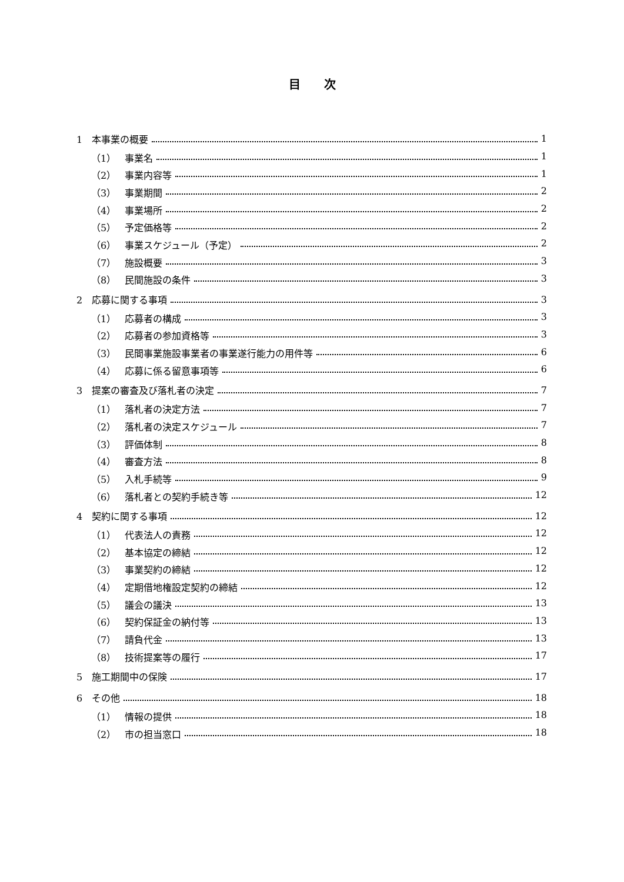目次
1　本事業の概要 1
（1） 事業名 1
（2） 事業内容等 1
（3） 事業期間 2
（4） 事業場所 2
（5） 予定価格等 2
（6） 事業スケジュール（予定） 2
（7） 施設概要 3
（8） 民間施設の条件 3
2　応募に関する事項 3
（1） 応募者の構成 3
（2） 応募者の参加資格等 3
（3） 民間事業施設事業者の事業遂行能力の用件等 6
（4） 応募に係る留意事項等 6
3　提案の審査及び落札者の決定 7
（1） 落札者の決定方法 7
（2） 落札者の決定スケジュール 7
（3） 評価体制 8
（4） 審査方法 8
（5） 入札手続等 9
（6） 落札者との契約手続き等 12
4　契約に関する事項 12
（1） 代表法人の責務 12
（2） 基本協定の締結 12
（3） 事業契約の締結 12
（4） 定期借地権設定契約の締結 12
（5） 議会の議決 13
（6） 契約保証金の納付等 13
（7） 請負代金 13
（8） 技術提案等の履行 17
5　施工期間中の保険 17
6　その他 18
（1） 情報の提供 18
（2） 市の担当窓口 18